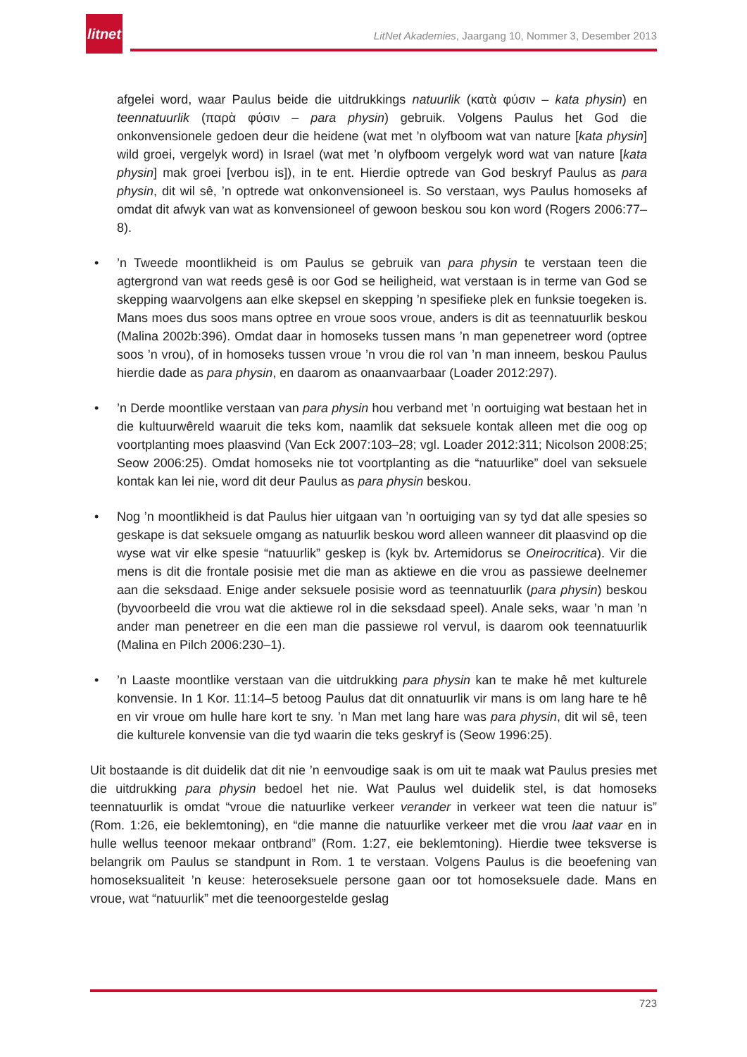litnet
LitNet Akademies, Jaargang 10, Nommer 3, Desember 2013
afgelei word, waar Paulus beide die uitdrukkings natuurlik (κατὰ φύσιν – kata physin) en teennatuurlik (παρὰ φύσιν – para physin) gebruik. Volgens Paulus het God die onkonvensionele gedoen deur die heidene (wat met ’n olyfboom wat van nature [kata physin] wild groei, vergelyk word) in Israel (wat met ’n olyfboom vergelyk word wat van nature [kata physin] mak groei [verbou is]), in te ent. Hierdie optrede van God beskryf Paulus as para physin, dit wil sê, ’n optrede wat onkonvensioneel is. So verstaan, wys Paulus homoseks af omdat dit afwyk van wat as konvensioneel of gewoon beskou sou kon word (Rogers 2006:77–8).
•’n Tweede moontlikheid is om Paulus se gebruik van para physin te verstaan teen die agtergrond van wat reeds gesê is oor God se heiligheid, wat verstaan is in terme van God se skepping waarvolgens aan elke skepsel en skepping ’n spesifieke plek en funksie toegeken is. Mans moes dus soos mans optree en vroue soos vroue, anders is dit as teennatuurlik beskou (Malina 2002b:396). Omdat daar in homoseks tussen mans ’n man gepenetreer word (optree soos ’n vrou), of in homoseks tussen vroue ’n vrou die rol van ’n man inneem, beskou Paulus hierdie dade as para physin, en daarom as onaanvaarbaar (Loader 2012:297).
•’n Derde moontlike verstaan van para physin hou verband met ’n oortuiging wat bestaan het in die kultuurwêreld waaruit die teks kom, naamlik dat seksuele kontak alleen met die oog op voortplanting moes plaasvind (Van Eck 2007:103–28; vgl. Loader 2012:311; Nicolson 2008:25; Seow 2006:25). Omdat homoseks nie tot voortplanting as die “natuurlike” doel van seksuele kontak kan lei nie, word dit deur Paulus as para physin beskou.
• Nog ’n moontlikheid is dat Paulus hier uitgaan van ’n oortuiging van sy tyd dat alle spesies so geskape is dat seksuele omgang as natuurlik beskou word alleen wanneer dit plaasvind op die wyse wat vir elke spesie “natuurlik” geskep is (kyk bv. Artemidorus se Oneirocritica). Vir die mens is dit die frontale posisie met die man as aktiewe en die vrou as passiewe deelnemer aan die seksdaad. Enige ander seksuele posisie word as teennatuurlik (para physin) beskou (byvoorbeeld die vrou wat die aktiewe rol in die seksdaad speel). Anale seks, waar ’n man ’n ander man penetreer en die een man die passiewe rol vervul, is daarom ook teennatuurlik (Malina en Pilch 2006:230–1).
•’n Laaste moontlike verstaan van die uitdrukking para physin kan te make hê met kulturele konvensie. In 1 Kor. 11:14–5 betoog Paulus dat dit onnatuurlik vir mans is om lang hare te hê en vir vroue om hulle hare kort te sny. ’n Man met lang hare was para physin, dit wil sê, teen die kulturele konvensie van die tyd waarin die teks geskryf is (Seow 1996:25).
Uit bostaande is dit duidelik dat dit nie ’n eenvoudige saak is om uit te maak wat Paulus presies met die uitdrukking para physin bedoel het nie. Wat Paulus wel duidelik stel, is dat homoseks teennatuurlik is omdat “vroue die natuurlike verkeer verander in verkeer wat teen die natuur is” (Rom. 1:26, eie beklemtoning), en “die manne die natuurlike verkeer met die vrou laat vaar en in hulle wellus teenoor mekaar ontbrand” (Rom. 1:27, eie beklemtoning). Hierdie twee teksverse is belangrik om Paulus se standpunt in Rom. 1 te verstaan. Volgens Paulus is die beoefening van homoseksualiteit ’n keuse: heteroseksuele persone gaan oor tot homoseksuele dade. Mans en vroue, wat “natuurlik” met die teenoorgestelde geslag
723